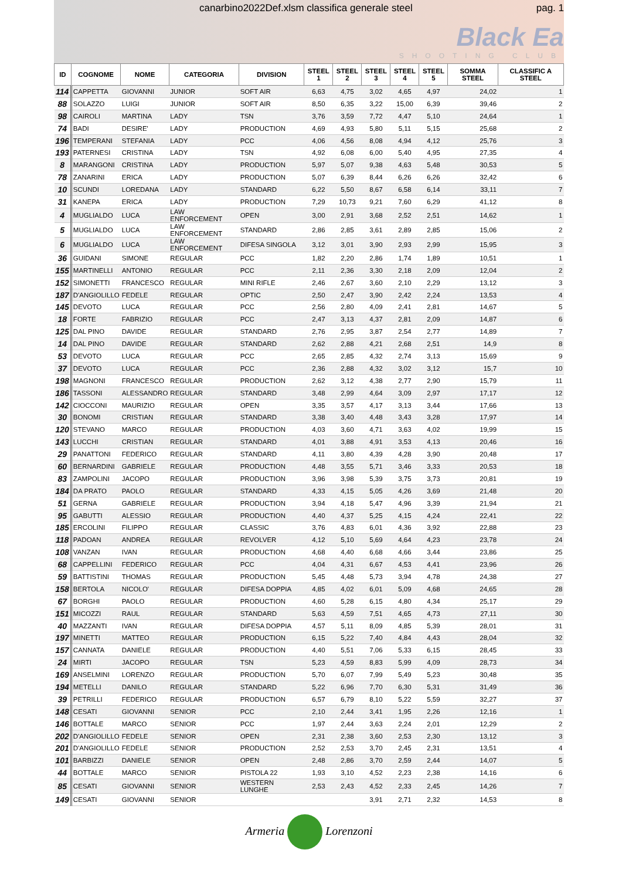canarbino2022Def.xlsm classifica generale steel pag. 1
Black Ea
SHOOTING CLUB
| ID | COGNOME | NOME | CATEGORIA | DIVISION | STEEL 1 | STEEL 2 | STEEL 3 | STEEL 4 | STEEL 5 | SOMMA STEEL | CLASSIFIC A STEEL |
| --- | --- | --- | --- | --- | --- | --- | --- | --- | --- | --- | --- |
| 114 | CAPPETTA | GIOVANNI | JUNIOR | SOFT AIR | 6,63 | 4,75 | 3,02 | 4,65 | 4,97 | 24,02 | 1 |
| 88 | SOLAZZO | LUIGI | JUNIOR | SOFT AIR | 8,50 | 6,35 | 3,22 | 15,00 | 6,39 | 39,46 | 2 |
| 98 | CAIROLI | MARTINA | LADY | TSN | 3,76 | 3,59 | 7,72 | 4,47 | 5,10 | 24,64 | 1 |
| 74 | BADI | DESIRE' | LADY | PRODUCTION | 4,69 | 4,93 | 5,80 | 5,11 | 5,15 | 25,68 | 2 |
| 196 | TEMPERANI | STEFANIA | LADY | PCC | 4,06 | 4,56 | 8,08 | 4,94 | 4,12 | 25,76 | 3 |
| 193 | PATERNESI | CRISTINA | LADY | TSN | 4,92 | 6,08 | 6,00 | 5,40 | 4,95 | 27,35 | 4 |
| 8 | MARANGONI | CRISTINA | LADY | PRODUCTION | 5,97 | 5,07 | 9,38 | 4,63 | 5,48 | 30,53 | 5 |
| 78 | ZANARINI | ERICA | LADY | PRODUCTION | 5,07 | 6,39 | 8,44 | 6,26 | 6,26 | 32,42 | 6 |
| 10 | SCUNDI | LOREDANA | LADY | STANDARD | 6,22 | 5,50 | 8,67 | 6,58 | 6,14 | 33,11 | 7 |
| 31 | KANEPA | ERICA | LADY | PRODUCTION | 7,29 | 10,73 | 9,21 | 7,60 | 6,29 | 41,12 | 8 |
| 4 | MUGLIALDO | LUCA | LAW ENFORCEMENT | OPEN | 3,00 | 2,91 | 3,68 | 2,52 | 2,51 | 14,62 | 1 |
| 5 | MUGLIALDO | LUCA | LAW ENFORCEMENT | STANDARD | 2,86 | 2,85 | 3,61 | 2,89 | 2,85 | 15,06 | 2 |
| 6 | MUGLIALDO | LUCA | LAW ENFORCEMENT | DIFESA SINGOLA | 3,12 | 3,01 | 3,90 | 2,93 | 2,99 | 15,95 | 3 |
| 36 | GUIDANI | SIMONE | REGULAR | PCC | 1,82 | 2,20 | 2,86 | 1,74 | 1,89 | 10,51 | 1 |
| 155 | MARTINELLI | ANTONIO | REGULAR | PCC | 2,11 | 2,36 | 3,30 | 2,18 | 2,09 | 12,04 | 2 |
| 152 | SIMONETTI | FRANCESCO | REGULAR | MINI RIFLE | 2,46 | 2,67 | 3,60 | 2,10 | 2,29 | 13,12 | 3 |
| 187 | D'ANGIOLILLO | FEDELE | REGULAR | OPTIC | 2,50 | 2,47 | 3,90 | 2,42 | 2,24 | 13,53 | 4 |
| 145 | DEVOTO | LUCA | REGULAR | PCC | 2,56 | 2,80 | 4,09 | 2,41 | 2,81 | 14,67 | 5 |
| 18 | FORTE | FABRIZIO | REGULAR | PCC | 2,47 | 3,13 | 4,37 | 2,81 | 2,09 | 14,87 | 6 |
| 125 | DAL PINO | DAVIDE | REGULAR | STANDARD | 2,76 | 2,95 | 3,87 | 2,54 | 2,77 | 14,89 | 7 |
| 14 | DAL PINO | DAVIDE | REGULAR | STANDARD | 2,62 | 2,88 | 4,21 | 2,68 | 2,51 | 14,9 | 8 |
| 53 | DEVOTO | LUCA | REGULAR | PCC | 2,65 | 2,85 | 4,32 | 2,74 | 3,13 | 15,69 | 9 |
| 37 | DEVOTO | LUCA | REGULAR | PCC | 2,36 | 2,88 | 4,32 | 3,02 | 3,12 | 15,7 | 10 |
| 198 | MAGNONI | FRANCESCO | REGULAR | PRODUCTION | 2,62 | 3,12 | 4,38 | 2,77 | 2,90 | 15,79 | 11 |
| 186 | TASSONI | ALESSANDRO | REGULAR | STANDARD | 3,48 | 2,99 | 4,64 | 3,09 | 2,97 | 17,17 | 12 |
| 142 | CIOCCONI | MAURIZIO | REGULAR | OPEN | 3,35 | 3,57 | 4,17 | 3,13 | 3,44 | 17,66 | 13 |
| 30 | BONOMI | CRISTIAN | REGULAR | STANDARD | 3,38 | 3,40 | 4,48 | 3,43 | 3,28 | 17,97 | 14 |
| 120 | STEVANO | MARCO | REGULAR | PRODUCTION | 4,03 | 3,60 | 4,71 | 3,63 | 4,02 | 19,99 | 15 |
| 143 | LUCCHI | CRISTIAN | REGULAR | STANDARD | 4,01 | 3,88 | 4,91 | 3,53 | 4,13 | 20,46 | 16 |
| 29 | PANATTONI | FEDERICO | REGULAR | STANDARD | 4,11 | 3,80 | 4,39 | 4,28 | 3,90 | 20,48 | 17 |
| 60 | BERNARDINI | GABRIELE | REGULAR | PRODUCTION | 4,48 | 3,55 | 5,71 | 3,46 | 3,33 | 20,53 | 18 |
| 83 | ZAMPOLINI | JACOPO | REGULAR | PRODUCTION | 3,96 | 3,98 | 5,39 | 3,75 | 3,73 | 20,81 | 19 |
| 184 | DA PRATO | PAOLO | REGULAR | STANDARD | 4,33 | 4,15 | 5,05 | 4,26 | 3,69 | 21,48 | 20 |
| 51 | GERNA | GABRIELE | REGULAR | PRODUCTION | 3,94 | 4,18 | 5,47 | 4,96 | 3,39 | 21,94 | 21 |
| 95 | GABUTTI | ALESSIO | REGULAR | PRODUCTION | 4,40 | 4,37 | 5,25 | 4,15 | 4,24 | 22,41 | 22 |
| 185 | ERCOLINI | FILIPPO | REGULAR | CLASSIC | 3,76 | 4,83 | 6,01 | 4,36 | 3,92 | 22,88 | 23 |
| 118 | PADOAN | ANDREA | REGULAR | REVOLVER | 4,12 | 5,10 | 5,69 | 4,64 | 4,23 | 23,78 | 24 |
| 108 | VANZAN | IVAN | REGULAR | PRODUCTION | 4,68 | 4,40 | 6,68 | 4,66 | 3,44 | 23,86 | 25 |
| 68 | CAPPELLINI | FEDERICO | REGULAR | PCC | 4,04 | 4,31 | 6,67 | 4,53 | 4,41 | 23,96 | 26 |
| 59 | BATTISTINI | THOMAS | REGULAR | PRODUCTION | 5,45 | 4,48 | 5,73 | 3,94 | 4,78 | 24,38 | 27 |
| 158 | BERTOLA | NICOLO' | REGULAR | DIFESA DOPPIA | 4,85 | 4,02 | 6,01 | 5,09 | 4,68 | 24,65 | 28 |
| 67 | BORGHI | PAOLO | REGULAR | PRODUCTION | 4,60 | 5,28 | 6,15 | 4,80 | 4,34 | 25,17 | 29 |
| 151 | MICOZZI | RAUL | REGULAR | STANDARD | 5,63 | 4,59 | 7,51 | 4,65 | 4,73 | 27,11 | 30 |
| 40 | MAZZANTI | IVAN | REGULAR | DIFESA DOPPIA | 4,57 | 5,11 | 8,09 | 4,85 | 5,39 | 28,01 | 31 |
| 197 | MINETTI | MATTEO | REGULAR | PRODUCTION | 6,15 | 5,22 | 7,40 | 4,84 | 4,43 | 28,04 | 32 |
| 157 | CANNATA | DANIELE | REGULAR | PRODUCTION | 4,40 | 5,51 | 7,06 | 5,33 | 6,15 | 28,45 | 33 |
| 24 | MIRTI | JACOPO | REGULAR | TSN | 5,23 | 4,59 | 8,83 | 5,99 | 4,09 | 28,73 | 34 |
| 169 | ANSELMINI | LORENZO | REGULAR | PRODUCTION | 5,70 | 6,07 | 7,99 | 5,49 | 5,23 | 30,48 | 35 |
| 194 | METELLI | DANILO | REGULAR | STANDARD | 5,22 | 6,96 | 7,70 | 6,30 | 5,31 | 31,49 | 36 |
| 39 | PETRILLI | FEDERICO | REGULAR | PRODUCTION | 6,57 | 6,79 | 8,10 | 5,22 | 5,59 | 32,27 | 37 |
| 148 | CESATI | GIOVANNI | SENIOR | PCC | 2,10 | 2,44 | 3,41 | 1,95 | 2,26 | 12,16 | 1 |
| 146 | BOTTALE | MARCO | SENIOR | PCC | 1,97 | 2,44 | 3,63 | 2,24 | 2,01 | 12,29 | 2 |
| 202 | D'ANGIOLILLO | FEDELE | SENIOR | OPEN | 2,31 | 2,38 | 3,60 | 2,53 | 2,30 | 13,12 | 3 |
| 201 | D'ANGIOLILLO | FEDELE | SENIOR | PRODUCTION | 2,52 | 2,53 | 3,70 | 2,45 | 2,31 | 13,51 | 4 |
| 101 | BARBIZZI | DANIELE | SENIOR | OPEN | 2,48 | 2,86 | 3,70 | 2,59 | 2,44 | 14,07 | 5 |
| 44 | BOTTALE | MARCO | SENIOR | PISTOLA 22 | 1,93 | 3,10 | 4,52 | 2,23 | 2,38 | 14,16 | 6 |
| 85 | CESATI | GIOVANNI | SENIOR | WESTERN LUNGHE | 2,53 | 2,43 | 4,52 | 2,33 | 2,45 | 14,26 | 7 |
| 149 | CESATI | GIOVANNI | SENIOR | | | | 3,91 | 2,71 | 2,32 | 14,53 | 8 |
Armeria Lorenzoni